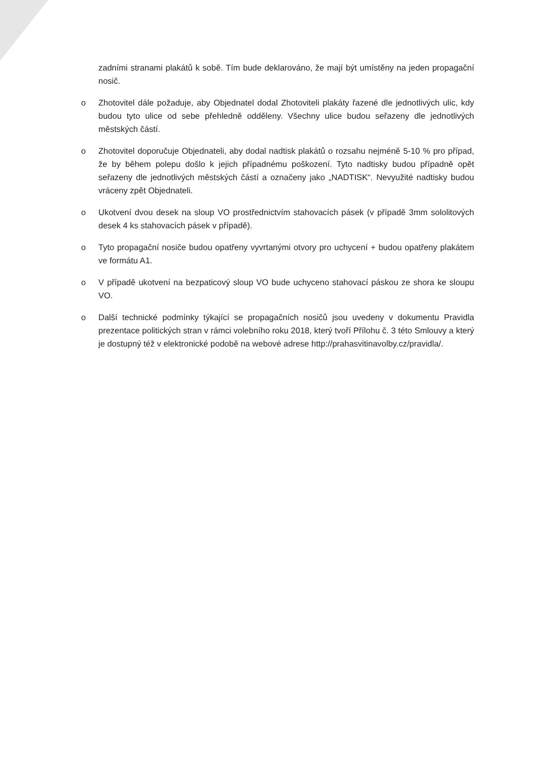zadními stranami plakátů k sobě. Tím bude deklarováno, že mají být umístěny na jeden propagační nosič.
o Zhotovitel dále požaduje, aby Objednatel dodal Zhotoviteli plakáty řazené dle jednotlivých ulic, kdy budou tyto ulice od sebe přehledně odděleny. Všechny ulice budou seřazeny dle jednotlivých městských částí.
o Zhotovitel doporučuje Objednateli, aby dodal nadtisk plakátů o rozsahu nejméně 5-10 % pro případ, že by během polepu došlo k jejich případnému poškození. Tyto nadtisky budou případně opět seřazeny dle jednotlivých městských částí a označeny jako „NADTISK“. Nevyužité nadtisky budou vráceny zpět Objednateli.
o Ukotvení dvou desek na sloup VO prostřednictvím stahovacích pásek (v případě 3mm sololitových desek 4 ks stahovacích pásek v případě).
o Tyto propagační nosiče budou opatřeny vyvrtanými otvory pro uchycení + budou opatřeny plakátem ve formátu A1.
o V případě ukotvení na bezpaticový sloup VO bude uchyceno stahovací páskou ze shora ke sloupu VO.
o Další technické podmínky týkající se propagačních nosičů jsou uvedeny v dokumentu Pravidla prezentace politických stran v rámci volebního roku 2018, který tvoří Přílohu č. 3 této Smlouvy a který je dostupný též v elektronické podobě na webové adrese http://prahasvitinavolby.cz/pravidla/.